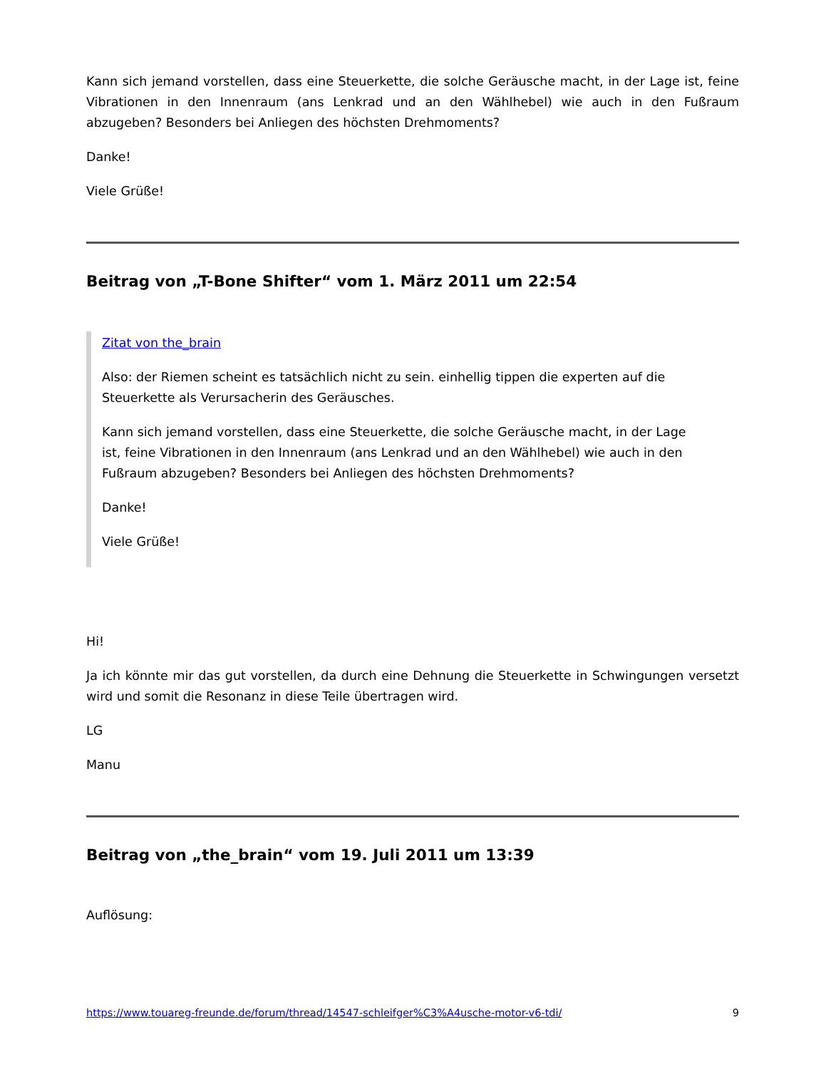Kann sich jemand vorstellen, dass eine Steuerkette, die solche Geräusche macht, in der Lage ist, feine Vibrationen in den Innenraum (ans Lenkrad und an den Wählhebel) wie auch in den Fußraum abzugeben? Besonders bei Anliegen des höchsten Drehmoments?
Danke!
Viele Grüße!
Beitrag von „T-Bone Shifter“ vom 1. März 2011 um 22:54
Zitat von the_brain
Also: der Riemen scheint es tatsächlich nicht zu sein. einhellig tippen die experten auf die Steuerkette als Verursacherin des Geräusches.
Kann sich jemand vorstellen, dass eine Steuerkette, die solche Geräusche macht, in der Lage ist, feine Vibrationen in den Innenraum (ans Lenkrad und an den Wählhebel) wie auch in den Fußraum abzugeben? Besonders bei Anliegen des höchsten Drehmoments?
Danke!
Viele Grüße!
Hi!
Ja ich könnte mir das gut vorstellen, da durch eine Dehnung die Steuerkette in Schwingungen versetzt wird und somit die Resonanz in diese Teile übertragen wird.
LG
Manu
Beitrag von „the_brain“ vom 19. Juli 2011 um 13:39
Auflösung:
https://www.touareg-freunde.de/forum/thread/14547-schleifger%C3%A4usche-motor-v6-tdi/ 9